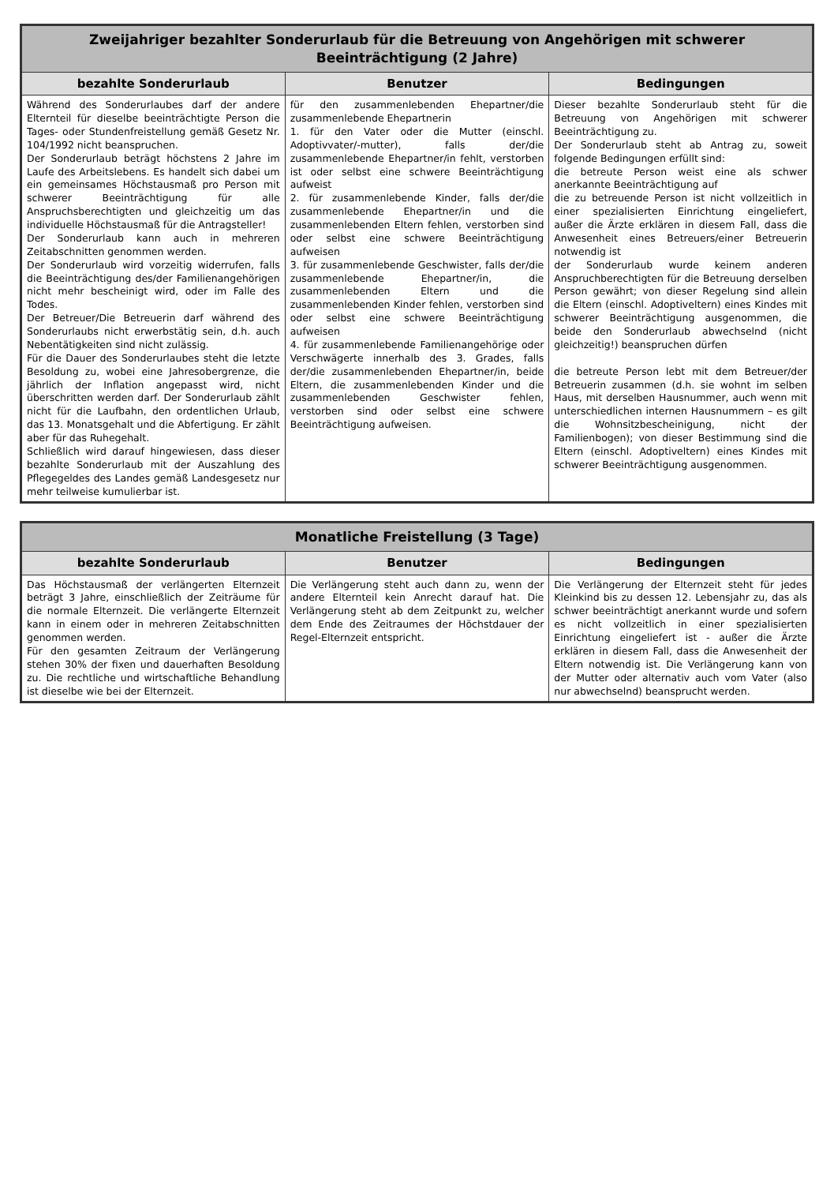| Zweijahriger bezahlter Sonderurlaub für die Betreuung von Angehörigen mit schwerer Beeinträchtigung (2 Jahre) | | |
| --- | --- | --- |
| bezahlte Sonderurlaub | Benutzer | Bedingungen |
| Während des Sonderurlaubes darf der andere Elternteil für dieselbe beeinträchtigte Person die Tages- oder Stundenfreistellung gemäß Gesetz Nr. 104/1992 nicht beanspruchen. Der Sonderurlaub beträgt höchstens 2 Jahre im Laufe des Arbeitslebens. Es handelt sich dabei um ein gemeinsames Höchstausmaß pro Person mit schwerer Beeinträchtigung für alle Anspruchsberechtigten und gleichzeitig um das individuelle Höchstausmaß für die Antragsteller! Der Sonderurlaub kann auch in mehreren Zeitabschnitten genommen werden. Der Sonderurlaub wird vorzeitig widerrufen, falls die Beeinträchtigung des/der Familienangehörigen nicht mehr bescheinigt wird, oder im Falle des Todes. Der Betreuer/Die Betreuerin darf während des Sonderurlaubs nicht erwerbstätig sein, d.h. auch Nebentätigkeiten sind nicht zulässig. Für die Dauer des Sonderurlaubes steht die letzte Besoldung zu, wobei eine Jahresobergrenze, die jährlich der Inflation angepasst wird, nicht überschritten werden darf. Der Sonderurlaub zählt nicht für die Laufbahn, den ordentlichen Urlaub, das 13. Monatsgehalt und die Abfertigung. Er zählt aber für das Ruhegehalt. Schließlich wird darauf hingewiesen, dass dieser bezahlte Sonderurlaub mit der Auszahlung des Pflegegeldes des Landes gemäß Landesgesetz nur mehr teilweise kumulierbar ist. | für den zusammenlebenden Ehepartner/die zusammenlebende Ehepartnerin 1. für den Vater oder die Mutter (einschl. Adoptivvater/-mutter), falls der/die zusammenlebende Ehepartner/in fehlt, verstorben ist oder selbst eine schwere Beeinträchtigung aufweist 2. für zusammenlebende Kinder, falls der/die zusammenlebende Ehepartner/in und die zusammenlebenden Eltern fehlen, verstorben sind oder selbst eine schwere Beeinträchtigung aufweisen 3. für zusammenlebende Geschwister, falls der/die zusammenlebende Ehepartner/in, die zusammenlebenden Eltern und die zusammenlebenden Kinder fehlen, verstorben sind oder selbst eine schwere Beeinträchtigung aufweisen 4. für zusammenlebende Familienangehörige oder Verschwägerte innerhalb des 3. Grades, falls der/die zusammenlebenden Ehepartner/in, beide Eltern, die zusammenlebenden Kinder und die zusammenlebenden Geschwister fehlen, verstorben sind oder selbst eine schwere Beeinträchtigung aufweisen. | Dieser bezahlte Sonderurlaub steht für die Betreuung von Angehörigen mit schwerer Beeinträchtigung zu. Der Sonderurlaub steht ab Antrag zu, soweit folgende Bedingungen erfüllt sind: die betreute Person weist eine als schwer anerkannte Beeinträchtigung auf die zu betreuende Person ist nicht vollzeitlich in einer spezialisierten Einrichtung eingeliefert, außer die Ärzte erklären in diesem Fall, dass die Anwesenheit eines Betreuers/einer Betreuerin notwendig ist der Sonderurlaub wurde keinem anderen Anspruchberechtigten für die Betreuung derselben Person gewährt; von dieser Regelung sind allein die Eltern (einschl. Adoptiveltern) eines Kindes mit schwerer Beeinträchtigung ausgenommen, die beide den Sonderurlaub abwechselnd (nicht gleichzeitig!) beanspruchen dürfen die betreute Person lebt mit dem Betreuer/der Betreuerin zusammen (d.h. sie wohnt im selben Haus, mit derselben Hausnummer, auch wenn mit unterschiedlichen internen Hausnummern – es gilt die Wohnsitzbescheinigung, nicht der Familienbogen); von dieser Bestimmung sind die Eltern (einschl. Adoptiveltern) eines Kindes mit schwerer Beeinträchtigung ausgenommen. |
| Monatliche Freistellung (3 Tage) | | |
| --- | --- | --- |
| bezahlte Sonderurlaub | Benutzer | Bedingungen |
| Das Höchstausmaß der verlängerten Elternzeit beträgt 3 Jahre, einschließlich der Zeiträume für die normale Elternzeit. Die verlängerte Elternzeit kann in einem oder in mehreren Zeitabschnitten genommen werden. Für den gesamten Zeitraum der Verlängerung stehen 30% der fixen und dauerhaften Besoldung zu. Die rechtliche und wirtschaftliche Behandlung ist dieselbe wie bei der Elternzeit. | Die Verlängerung steht auch dann zu, wenn der andere Elternteil kein Anrecht darauf hat. Die Verlängerung steht ab dem Zeitpunkt zu, welcher dem Ende des Zeitraumes der Höchstdauer der Regel-Elternzeit entspricht. | Die Verlängerung der Elternzeit steht für jedes Kleinkind bis zu dessen 12. Lebensjahr zu, das als schwer beeinträchtigt anerkannt wurde und sofern es nicht vollzeitlich in einer spezialisierten Einrichtung eingeliefert ist - außer die Ärzte erklären in diesem Fall, dass die Anwesenheit der Eltern notwendig ist. Die Verlängerung kann von der Mutter oder alternativ auch vom Vater (also nur abwechselnd) beansprucht werden. |